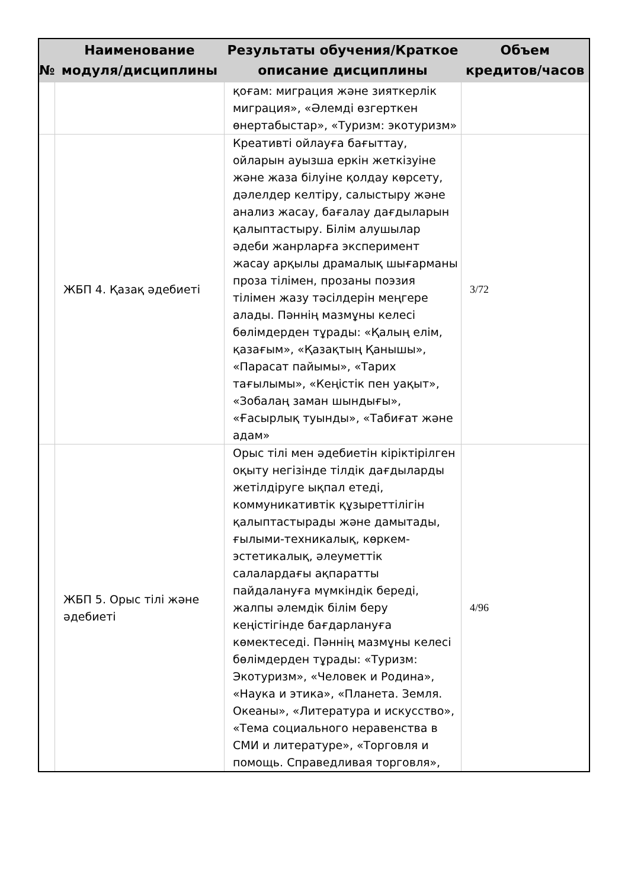| № | Наименование модуля/дисциплины | Результаты обучения/Краткое описание дисциплины | Объем кредитов/часов |
| --- | --- | --- | --- |
| | | қоғам: миграция және зияткерлік миграция», «Әлемді өзгерткен өнертабыстар», «Туризм: экотуризм» | |
| | ЖБП 4. Қазақ әдебиеті | Креативті ойлауға бағыттау, ойларын ауызша еркін жеткізуіне және жаза білуіне қолдау көрсету, дәлелдер келтіру, салыстыру және анализ жасау, бағалау дағдыларын қалыптастыру. Білім алушылар әдеби жанрларға эксперимент жасау арқылы драмалық шығарманы проза тілімен, прозаны поэзия тілімен жазу тәсілдерін меңгере алады. Пәннің мазмұны келесі бөлімдерден тұрады: «Қалың елім, қазағым», «Қазақтың Қанышы», «Парасат пайымы», «Тарих тағылымы», «Кеңістік пен уақыт», «Зобалаң заман шындығы», «Ғасырлық туынды», «Табиғат және адам» | 3/72 |
| | ЖБП 5. Орыс тілі және әдебиеті | Орыс тілі мен әдебиетін кіріктірілген оқыту негізінде тілдік дағдыларды жетілдіруге ықпал етеді, коммуникативтік құзыреттілігін қалыптастырады және дамытады, ғылыми-техникалық, көркем-эстетикалық, әлеуметтік салалардағы ақпаратты пайдалануға мүмкіндік береді, жалпы әлемдік білім беру кеңістігінде бағдарлануға көмектеседі. Пәннің мазмұны келесі бөлімдерден тұрады: «Туризм: Экотуризм», «Человек и Родина», «Наука и этика», «Планета. Земля. Океаны», «Литература и искусство», «Тема социального неравенства в СМИ и литературе», «Торговля и помощь. Справедливая торговля», | 4/96 |